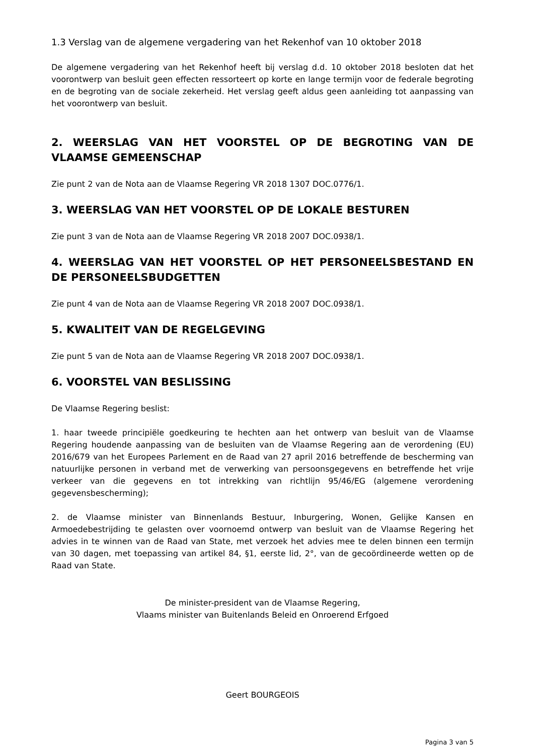1.3 Verslag van de algemene vergadering van het Rekenhof van 10 oktober 2018
De algemene vergadering van het Rekenhof heeft bij verslag d.d. 10 oktober 2018 besloten dat het voorontwerp van besluit geen effecten ressorteert op korte en lange termijn voor de federale begroting en de begroting van de sociale zekerheid. Het verslag geeft aldus geen aanleiding tot aanpassing van het voorontwerp van besluit.
2. WEERSLAG VAN HET VOORSTEL OP DE BEGROTING VAN DE VLAAMSE GEMEENSCHAP
Zie punt 2 van de Nota aan de Vlaamse Regering VR 2018 1307 DOC.0776/1.
3. WEERSLAG VAN HET VOORSTEL OP DE LOKALE BESTUREN
Zie punt 3 van de Nota aan de Vlaamse Regering VR 2018 2007 DOC.0938/1.
4. WEERSLAG VAN HET VOORSTEL OP HET PERSONEELSBESTAND EN DE PERSONEELSBUDGETTEN
Zie punt 4 van de Nota aan de Vlaamse Regering VR 2018 2007 DOC.0938/1.
5. KWALITEIT VAN DE REGELGEVING
Zie punt 5 van de Nota aan de Vlaamse Regering VR 2018 2007 DOC.0938/1.
6. VOORSTEL VAN BESLISSING
De Vlaamse Regering beslist:
1. haar tweede principiële goedkeuring te hechten aan het ontwerp van besluit van de Vlaamse Regering houdende aanpassing van de besluiten van de Vlaamse Regering aan de verordening (EU) 2016/679 van het Europees Parlement en de Raad van 27 april 2016 betreffende de bescherming van natuurlijke personen in verband met de verwerking van persoonsgegevens en betreffende het vrije verkeer van die gegevens en tot intrekking van richtlijn 95/46/EG (algemene verordening gegevensbescherming);
2. de Vlaamse minister van Binnenlands Bestuur, Inburgering, Wonen, Gelijke Kansen en Armoedebestrijding te gelasten over voornoemd ontwerp van besluit van de Vlaamse Regering het advies in te winnen van de Raad van State, met verzoek het advies mee te delen binnen een termijn van 30 dagen, met toepassing van artikel 84, §1, eerste lid, 2°, van de gecoördineerde wetten op de Raad van State.
De minister-president van de Vlaamse Regering,
Vlaams minister van Buitenlands Beleid en Onroerend Erfgoed
Geert BOURGEOIS
Pagina 3 van 5